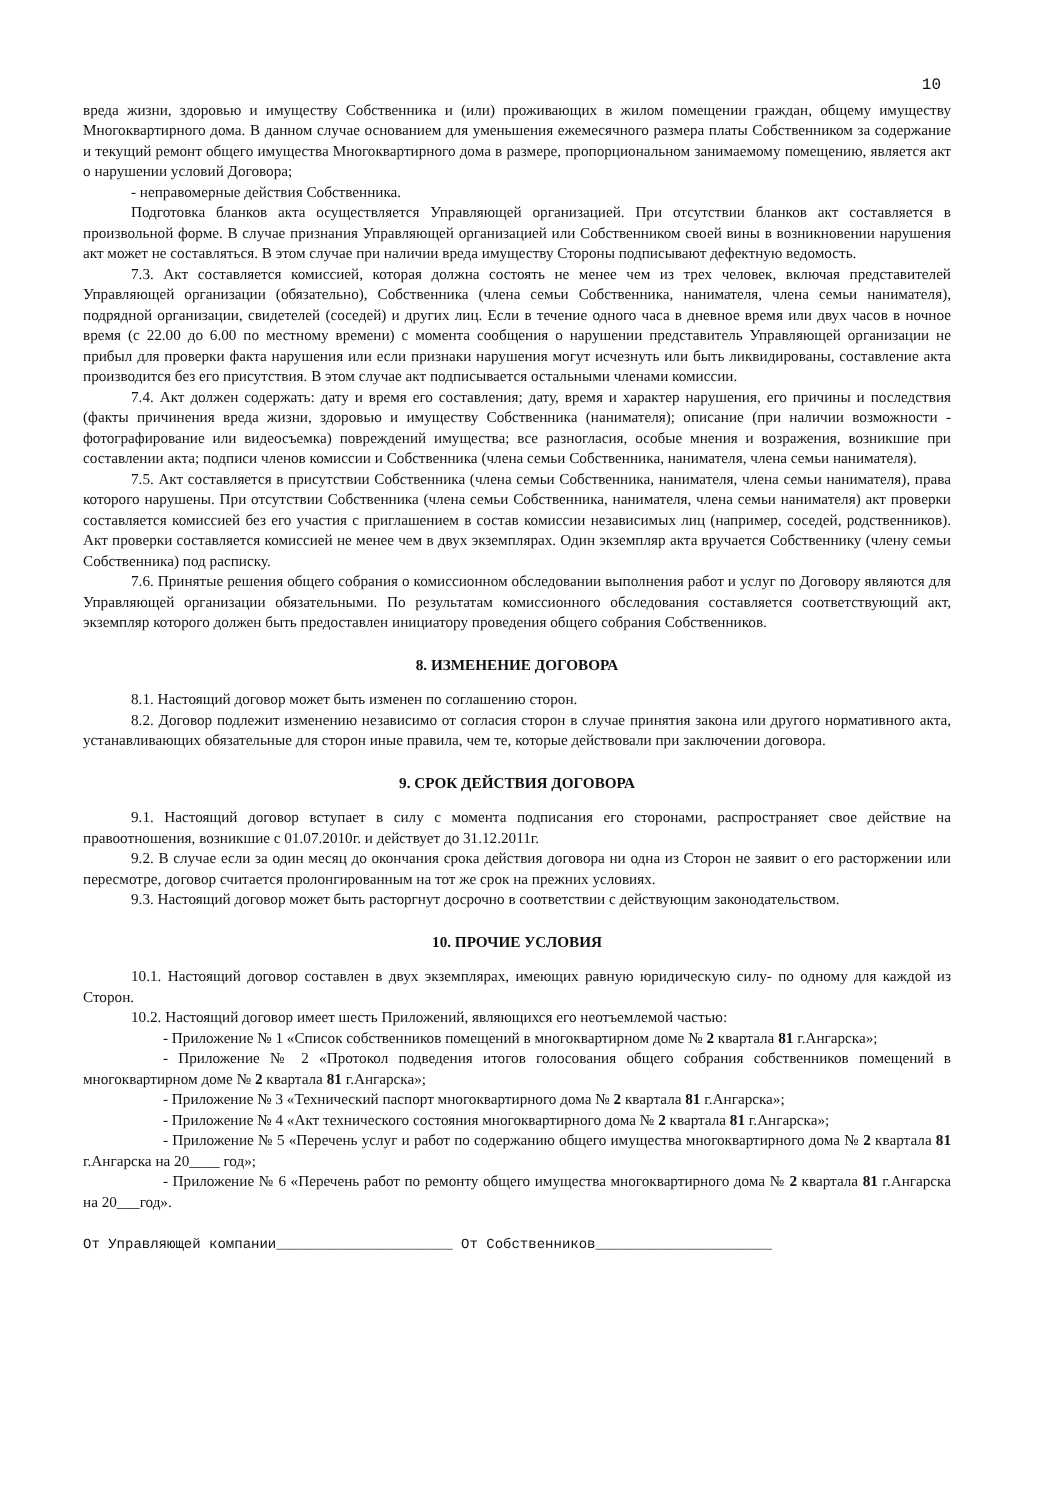10
вреда жизни, здоровью и имуществу Собственника и (или) проживающих в жилом помещении граждан, общему имуществу Многоквартирного дома. В данном случае основанием для уменьшения ежемесячного размера платы Собственником за содержание и текущий ремонт общего имущества Многоквартирного дома в размере, пропорциональном занимаемому помещению, является акт о нарушении условий Договора;
- неправомерные действия Собственника.
Подготовка бланков акта осуществляется Управляющей организацией. При отсутствии бланков акт составляется в произвольной форме. В случае признания Управляющей организацией или Собственником своей вины в возникновении нарушения акт может не составляться. В этом случае при наличии вреда имуществу Стороны подписывают дефектную ведомость.
7.3. Акт составляется комиссией, которая должна состоять не менее чем из трех человек, включая представителей Управляющей организации (обязательно), Собственника (члена семьи Собственника, нанимателя, члена семьи нанимателя), подрядной организации, свидетелей (соседей) и других лиц. Если в течение одного часа в дневное время или двух часов в ночное время (с 22.00 до 6.00 по местному времени) с момента сообщения о нарушении представитель Управляющей организации не прибыл для проверки факта нарушения или если признаки нарушения могут исчезнуть или быть ликвидированы, составление акта производится без его присутствия. В этом случае акт подписывается остальными членами комиссии.
7.4. Акт должен содержать: дату и время его составления; дату, время и характер нарушения, его причины и последствия (факты причинения вреда жизни, здоровью и имуществу Собственника (нанимателя); описание (при наличии возможности - фотографирование или видеосъемка) повреждений имущества; все разногласия, особые мнения и возражения, возникшие при составлении акта; подписи членов комиссии и Собственника (члена семьи Собственника, нанимателя, члена семьи нанимателя).
7.5. Акт составляется в присутствии Собственника (члена семьи Собственника, нанимателя, члена семьи нанимателя), права которого нарушены. При отсутствии Собственника (члена семьи Собственника, нанимателя, члена семьи нанимателя) акт проверки составляется комиссией без его участия с приглашением в состав комиссии независимых лиц (например, соседей, родственников). Акт проверки составляется комиссией не менее чем в двух экземплярах. Один экземпляр акта вручается Собственнику (члену семьи Собственника) под расписку.
7.6. Принятые решения общего собрания о комиссионном обследовании выполнения работ и услуг по Договору являются для Управляющей организации обязательными. По результатам комиссионного обследования составляется соответствующий акт, экземпляр которого должен быть предоставлен инициатору проведения общего собрания Собственников.
8. ИЗМЕНЕНИЕ ДОГОВОРА
8.1. Настоящий договор может быть изменен по соглашению сторон.
8.2. Договор подлежит изменению независимо от согласия сторон в случае принятия закона или другого нормативного акта, устанавливающих обязательные для сторон иные правила, чем те, которые действовали при заключении договора.
9. СРОК ДЕЙСТВИЯ ДОГОВОРА
9.1. Настоящий договор вступает в силу с момента подписания его сторонами, распространяет свое действие на правоотношения, возникшие с 01.07.2010г. и действует до 31.12.2011г.
9.2. В случае если за один месяц до окончания срока действия договора ни одна из Сторон не заявит о его расторжении или пересмотре, договор считается пролонгированным на тот же срок на прежних условиях.
9.3. Настоящий договор может быть расторгнут досрочно в соответствии с действующим законодательством.
10. ПРОЧИЕ УСЛОВИЯ
10.1. Настоящий договор составлен в двух экземплярах, имеющих равную юридическую силу- по одному для каждой из Сторон.
10.2. Настоящий договор имеет шесть Приложений, являющихся его неотъемлемой частью:
- Приложение № 1 «Список собственников помещений в многоквартирном доме № 2 квартала 81 г.Ангарска»;
- Приложение № 2 «Протокол подведения итогов голосования общего собрания собственников помещений в многоквартирном доме № 2 квартала 81 г.Ангарска»;
- Приложение № 3 «Технический паспорт многоквартирного дома № 2 квартала 81 г.Ангарска»;
- Приложение № 4 «Акт технического состояния многоквартирного дома № 2 квартала 81 г.Ангарска»;
- Приложение № 5 «Перечень услуг и работ по содержанию общего имущества многоквартирного дома № 2 квартала 81 г.Ангарска на 20____ год»;
- Приложение № 6 «Перечень работ по ремонту общего имущества многоквартирного дома № 2 квартала 81 г.Ангарска на 20___год».
От Управляющей компании_____________________ От Собственников_____________________